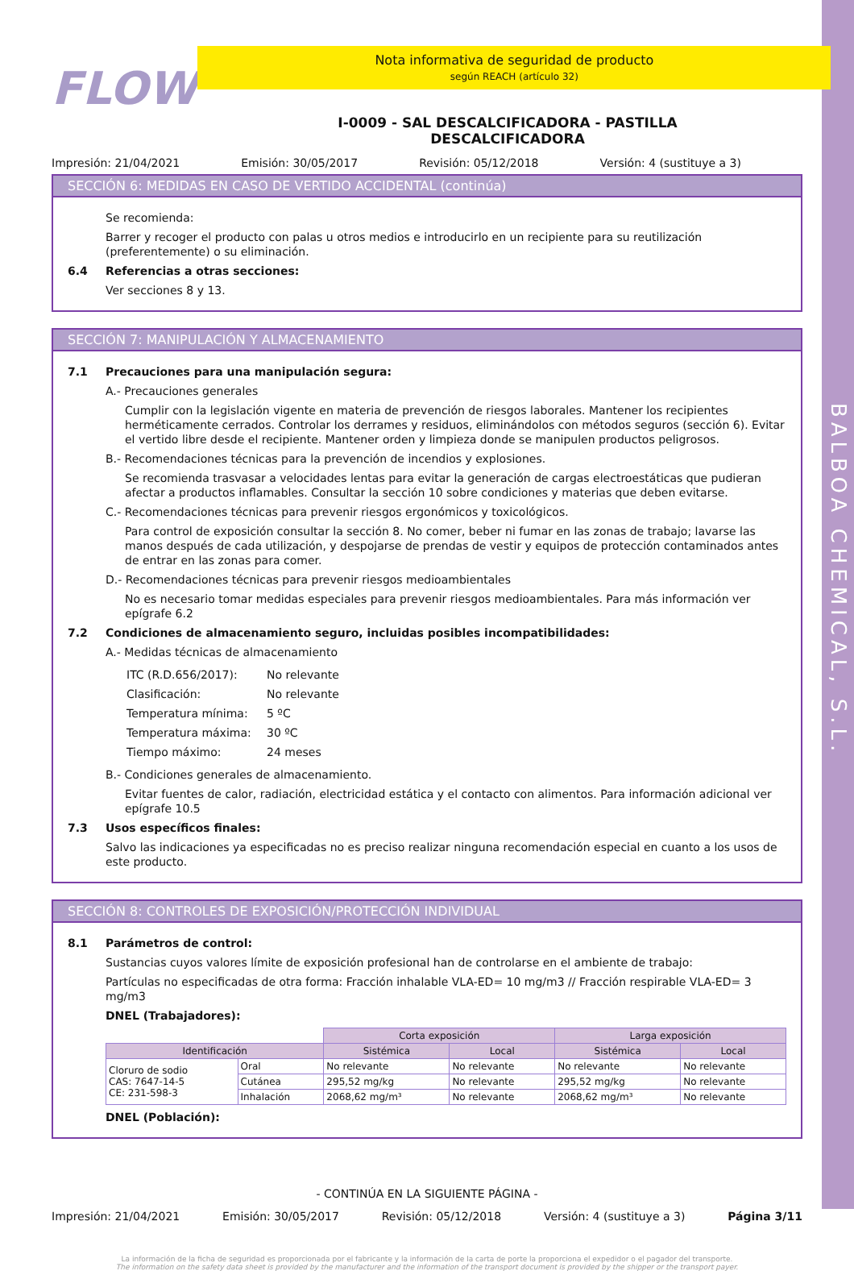BALBOA CHEMICAL, S.L.
FLOW
Nota informativa de seguridad de producto
según REACH (artículo 32)
I-0009 - SAL DESCALCIFICADORA - PASTILLA
DESCALCIFICADORA
Impresión: 21/04/2021 Emisión: 30/05/2017 Revisión: 05/12/2018 Versión: 4 (sustituye a 3)
SECCIÓN 6: MEDIDAS EN CASO DE VERTIDO ACCIDENTAL (continúa)
Se recomienda:
Barrer y recoger el producto con palas u otros medios e introducirlo en un recipiente para su reutilización (preferentemente) o su eliminación.
6.4 Referencias a otras secciones:
Ver secciones 8 y 13.
SECCIÓN 7: MANIPULACIÓN Y ALMACENAMIENTO
7.1 Precauciones para una manipulación segura:
A.- Precauciones generales
Cumplir con la legislación vigente en materia de prevención de riesgos laborales. Mantener los recipientes herméticamente cerrados. Controlar los derrames y residuos, eliminándolos con métodos seguros (sección 6). Evitar el vertido libre desde el recipiente. Mantener orden y limpieza donde se manipulen productos peligrosos.
B.- Recomendaciones técnicas para la prevención de incendios y explosiones.
Se recomienda trasvasar a velocidades lentas para evitar la generación de cargas electroestáticas que pudieran afectar a productos inflamables. Consultar la sección 10 sobre condiciones y materias que deben evitarse.
C.- Recomendaciones técnicas para prevenir riesgos ergonómicos y toxicológicos.
Para control de exposición consultar la sección 8. No comer, beber ni fumar en las zonas de trabajo; lavarse las manos después de cada utilización, y despojarse de prendas de vestir y equipos de protección contaminados antes de entrar en las zonas para comer.
D.- Recomendaciones técnicas para prevenir riesgos medioambientales
No es necesario tomar medidas especiales para prevenir riesgos medioambientales. Para más información ver epígrafe 6.2
7.2 Condiciones de almacenamiento seguro, incluidas posibles incompatibilidades:
A.- Medidas técnicas de almacenamiento
| ITC (R.D.656/2017): | No relevante |
| Clasificación: | No relevante |
| Temperatura mínima: | 5 ºC |
| Temperatura máxima: | 30 ºC |
| Tiempo máximo: | 24 meses |
B.- Condiciones generales de almacenamiento.
Evitar fuentes de calor, radiación, electricidad estática y el contacto con alimentos. Para información adicional ver epígrafe 10.5
7.3 Usos específicos finales:
Salvo las indicaciones ya especificadas no es preciso realizar ninguna recomendación especial en cuanto a los usos de este producto.
SECCIÓN 8: CONTROLES DE EXPOSICIÓN/PROTECCIÓN INDIVIDUAL
8.1 Parámetros de control:
Sustancias cuyos valores límite de exposición profesional han de controlarse en el ambiente de trabajo:
Partículas no especificadas de otra forma: Fracción inhalable VLA-ED= 10 mg/m3 // Fracción respirable VLA-ED= 3 mg/m3
DNEL (Trabajadores):
| | | Corta exposición | | Larga exposición | |
| Identificación | | Sistémica | Local | Sistémica | Local |
| Cloruro de sodio CAS: 7647-14-5 CE: 231-598-3 | Oral | No relevante | No relevante | No relevante | No relevante |
| | Cutánea | 295,52 mg/kg | No relevante | 295,52 mg/kg | No relevante |
| | Inhalación | 2068,62 mg/m³ | No relevante | 2068,62 mg/m³ | No relevante |
DNEL (Población):
- CONTINÚA EN LA SIGUIENTE PÁGINA -
Impresión: 21/04/2021 Emisión: 30/05/2017 Revisión: 05/12/2018 Versión: 4 (sustituye a 3) Página 3/11
La información de la ficha de seguridad es proporcionada por el fabricante y la información de la carta de porte la proporciona el expedidor o el pagador del transporte.
The information on the safety data sheet is provided by the manufacturer and the information of the transport document is provided by the shipper or the transport payer.